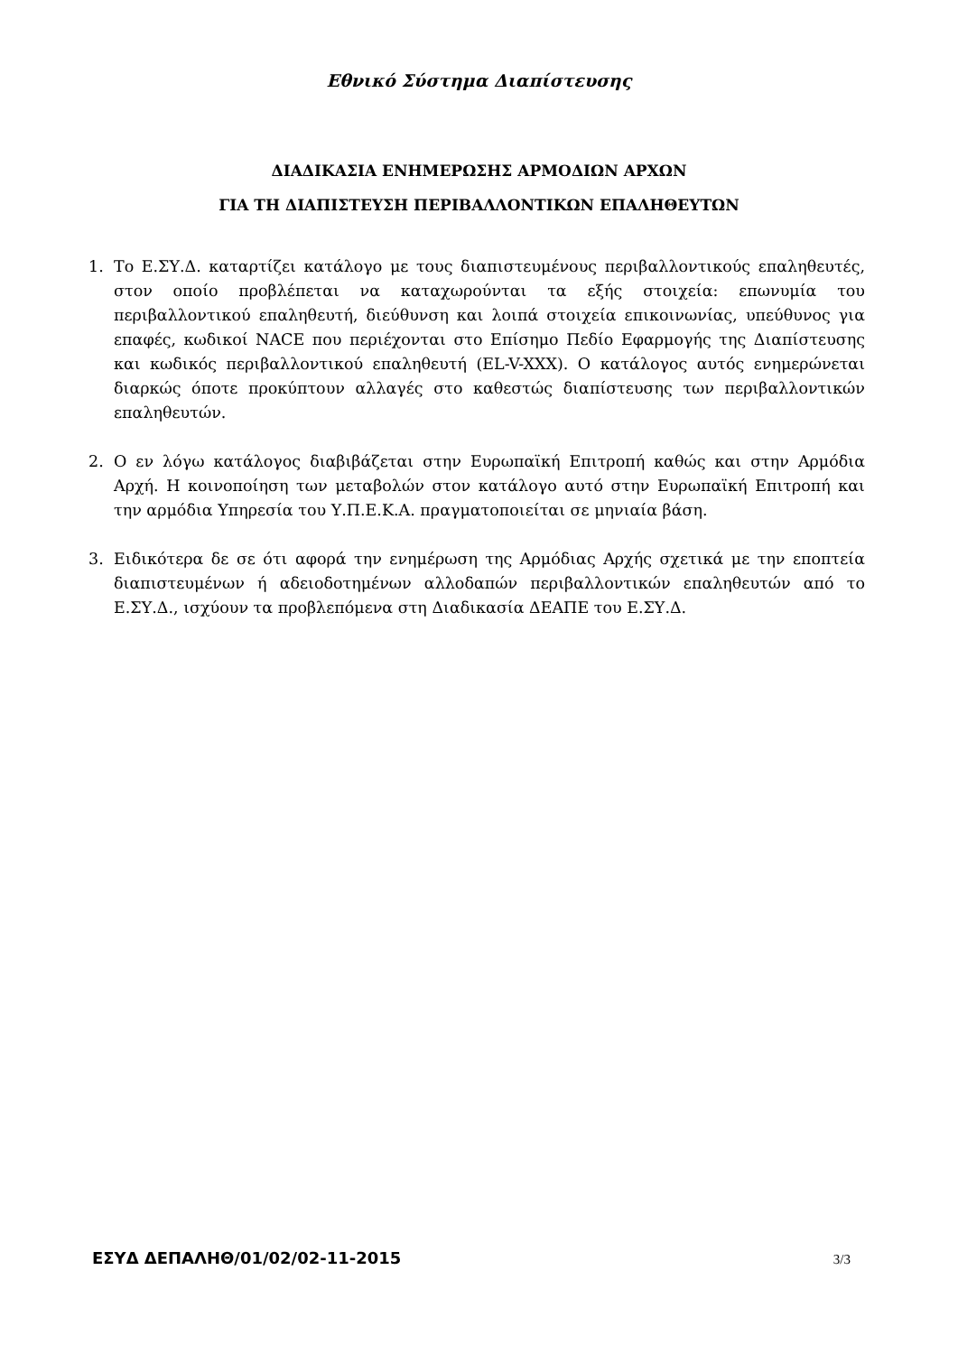Εθνικό Σύστημα Διαπίστευσης
ΔΙΑΔΙΚΑΣΙΑ ΕΝΗΜΕΡΩΣΗΣ ΑΡΜΟΔΙΩΝ ΑΡΧΩΝ
ΓΙΑ ΤΗ ΔΙΑΠΙΣΤΕΥΣΗ ΠΕΡΙΒΑΛΛΟΝΤΙΚΩΝ ΕΠΑΛΗΘΕΥΤΩΝ
1. Το Ε.ΣΥ.Δ. καταρτίζει κατάλογο με τους διαπιστευμένους περιβαλλοντικούς επαληθευτές, στον οποίο προβλέπεται να καταχωρούνται τα εξής στοιχεία: επωνυμία του περιβαλλοντικού επαληθευτή, διεύθυνση και λοιπά στοιχεία επικοινωνίας, υπεύθυνος για επαφές, κωδικοί NACE που περιέχονται στο Επίσημο Πεδίο Εφαρμογής της Διαπίστευσης και κωδικός περιβαλλοντικού επαληθευτή (EL-V-XXX). Ο κατάλογος αυτός ενημερώνεται διαρκώς όποτε προκύπτουν αλλαγές στο καθεστώς διαπίστευσης των περιβαλλοντικών επαληθευτών.
2. Ο εν λόγω κατάλογος διαβιβάζεται στην Ευρωπαϊκή Επιτροπή καθώς και στην Αρμόδια Αρχή. Η κοινοποίηση των μεταβολών στον κατάλογο αυτό στην Ευρωπαϊκή Επιτροπή και την αρμόδια Υπηρεσία του Υ.Π.Ε.Κ.Α. πραγματοποιείται σε μηνιαία βάση.
3. Ειδικότερα δε σε ότι αφορά την ενημέρωση της Αρμόδιας Αρχής σχετικά με την εποπτεία διαπιστευμένων ή αδειοδοτημένων αλλοδαπών περιβαλλοντικών επαληθευτών από το Ε.ΣΥ.Δ., ισχύουν τα προβλεπόμενα στη Διαδικασία ΔΕΑΠΕ του Ε.ΣΥ.Δ.
ΕΣΥΔ ΔΕΠΑΛΗΘ/01/02/02-11-2015 3/3